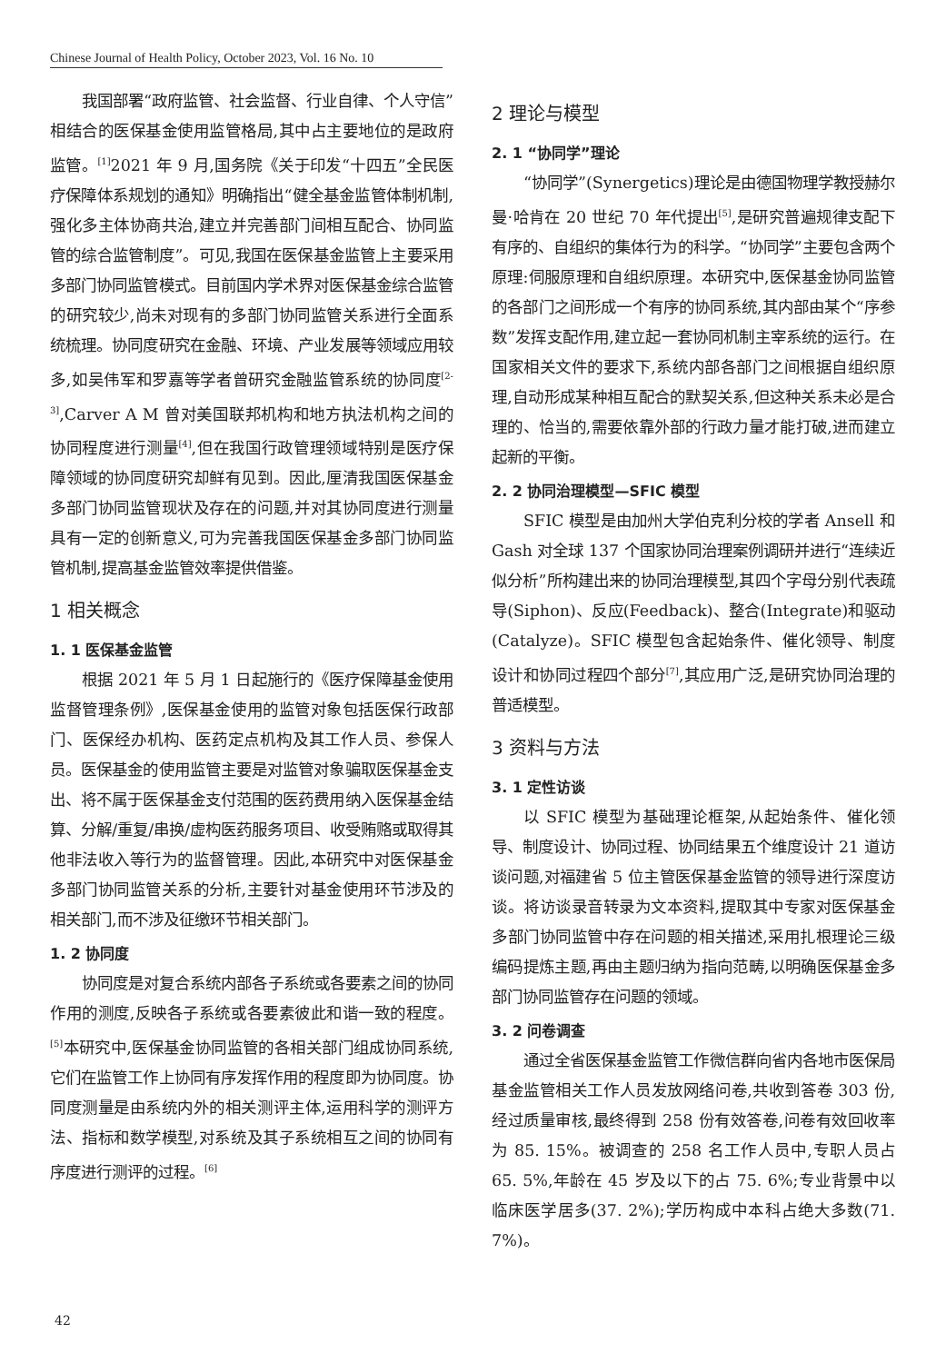Chinese Journal of Health Policy, October 2023, Vol. 16 No. 10
我国部署“政府监管、社会监督、行业自律、个人守信”相结合的医保基金使用监管格局,其中占主要地位的是政府监管。<sup>[1]</sup>2021 年 9 月,国务院《关于印发“十四五”全民医疗保障体系规划的通知》明确指出“健全基金监管体制机制,强化多主体协商共治,建立并完善部门间相互配合、协同监管的综合监管制度”。可见,我国在医保基金监管上主要采用多部门协同监管模式。目前国内学术界对医保基金综合监管的研究较少,尚未对现有的多部门协同监管关系进行全面系统梳理。协同度研究在金融、环境、产业发展等领域应用较多,如吴伟军和罗嘉等学者曾研究金融监管系统的协同度<sup>[2-3]</sup>,Carver A M 曾对美国联邦机构和地方执法机构之间的协同程度进行测量<sup>[4]</sup>,但在我国行政管理领域特别是医疗保障领域的协同度研究却鲜有见到。因此,厘清我国医保基金多部门协同监管现状及存在的问题,并对其协同度进行测量具有一定的创新意义,可为完善我国医保基金多部门协同监管机制,提高基金监管效率提供借鉴。
1 相关概念
1. 1 医保基金监管
根据 2021 年 5 月 1 日起施行的《医疗保障基金使用监督管理条例》,医保基金使用的监管对象包括医保行政部门、医保经办机构、医药定点机构及其工作人员、参保人员。医保基金的使用监管主要是对监管对象骗取医保基金支出、将不属于医保基金支付范围的医药费用纳入医保基金结算、分解/重复/串换/虚构医药服务项目、收受贿赂或取得其他非法收入等行为的监督管理。因此,本研究中对医保基金多部门协同监管关系的分析,主要针对基金使用环节涉及的相关部门,而不涉及征缴环节相关部门。
1. 2 协同度
协同度是对复合系统内部各子系统或各要素之间的协同作用的测度,反映各子系统或各要素彼此和谐一致的程度。<sup>[5]</sup>本研究中,医保基金协同监管的各相关部门组成协同系统,它们在监管工作上协同有序发挥作用的程度即为协同度。协同度测量是由系统内外的相关测评主体,运用科学的测评方法、指标和数学模型,对系统及其子系统相互之间的协同有序度进行测评的过程。<sup>[6]</sup>
2 理论与模型
2. 1 “协同学”理论
“协同学”(Synergetics)理论是由德国物理学教授赫尔曼·哈肯在 20 世纪 70 年代提出<sup>[5]</sup>,是研究普遍规律支配下有序的、自组织的集体行为的科学。“协同学”主要包含两个原理:伺服原理和自组织原理。本研究中,医保基金协同监管的各部门之间形成一个有序的协同系统,其内部由某个“序参数”发挥支配作用,建立起一套协同机制主宰系统的运行。在国家相关文件的要求下,系统内部各部门之间根据自组织原理,自动形成某种相互配合的默契关系,但这种关系未必是合理的、恰当的,需要依靠外部的行政力量才能打破,进而建立起新的平衡。
2. 2 协同治理模型—SFIC 模型
SFIC 模型是由加州大学伯克利分校的学者 Ansell 和 Gash 对全球 137 个国家协同治理案例调研并进行“连续近似分析”所构建出来的协同治理模型,其四个字母分别代表疏导(Siphon)、反应(Feedback)、整合(Integrate)和驱动(Catalyze)。SFIC 模型包含起始条件、催化领导、制度设计和协同过程四个部分<sup>[7]</sup>,其应用广泛,是研究协同治理的普适模型。
3 资料与方法
3. 1 定性访谈
以 SFIC 模型为基础理论框架,从起始条件、催化领导、制度设计、协同过程、协同结果五个维度设计 21 道访谈问题,对福建省 5 位主管医保基金监管的领导进行深度访谈。将访谈录音转录为文本资料,提取其中专家对医保基金多部门协同监管中存在问题的相关描述,采用扎根理论三级编码提炼主题,再由主题归纳为指向范畴,以明确医保基金多部门协同监管存在问题的领域。
3. 2 问卷调查
通过全省医保基金监管工作微信群向省内各地市医保局基金监管相关工作人员发放网络问卷,共收到答卷 303 份,经过质量审核,最终得到 258 份有效答卷,问卷有效回收率为 85. 15%。被调查的 258 名工作人员中,专职人员占 65. 5%,年龄在 45 岁及以下的占 75. 6%;专业背景中以临床医学居多(37. 2%);学历构成中本科占绝大多数(71. 7%)。
42